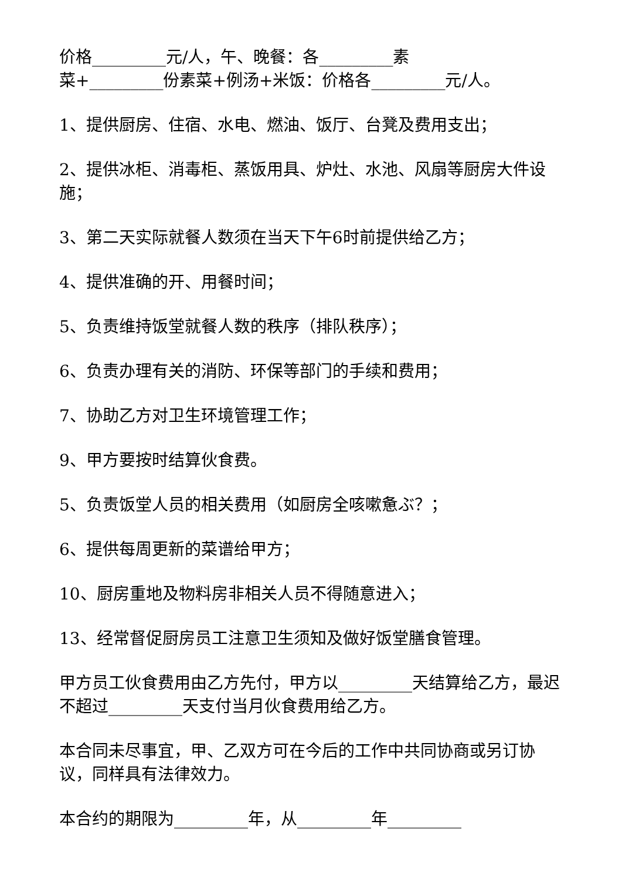价格_________元/人，午、晚餐：各_________素
菜+_________份素菜+例汤+米饭：价格各_________元/人。
1、提供厨房、住宿、水电、燃油、饭厅、台凳及费用支出；
2、提供冰柜、消毒柜、蒸饭用具、炉灶、水池、风扇等厨房大件设施；
3、第二天实际就餐人数须在当天下午6时前提供给乙方；
4、提供准确的开、用餐时间；
5、负责维持饭堂就餐人数的秩序（排队秩序）；
6、负责办理有关的消防、环保等部门的手续和费用；
7、协助乙方对卫生环境管理工作；
9、甲方要按时结算伙食费。
5、负责饭堂人员的相关费用（如厨房全咳嗽惫ぶ？；
6、提供每周更新的菜谱给甲方；
10、厨房重地及物料房非相关人员不得随意进入；
13、经常督促厨房员工注意卫生须知及做好饭堂膳食管理。
甲方员工伙食费用由乙方先付，甲方以_________天结算给乙方，最迟不超过_________天支付当月伙食费用给乙方。
本合同未尽事宜，甲、乙双方可在今后的工作中共同协商或另订协议，同样具有法律效力。
本合约的期限为_________年，从_________年_________